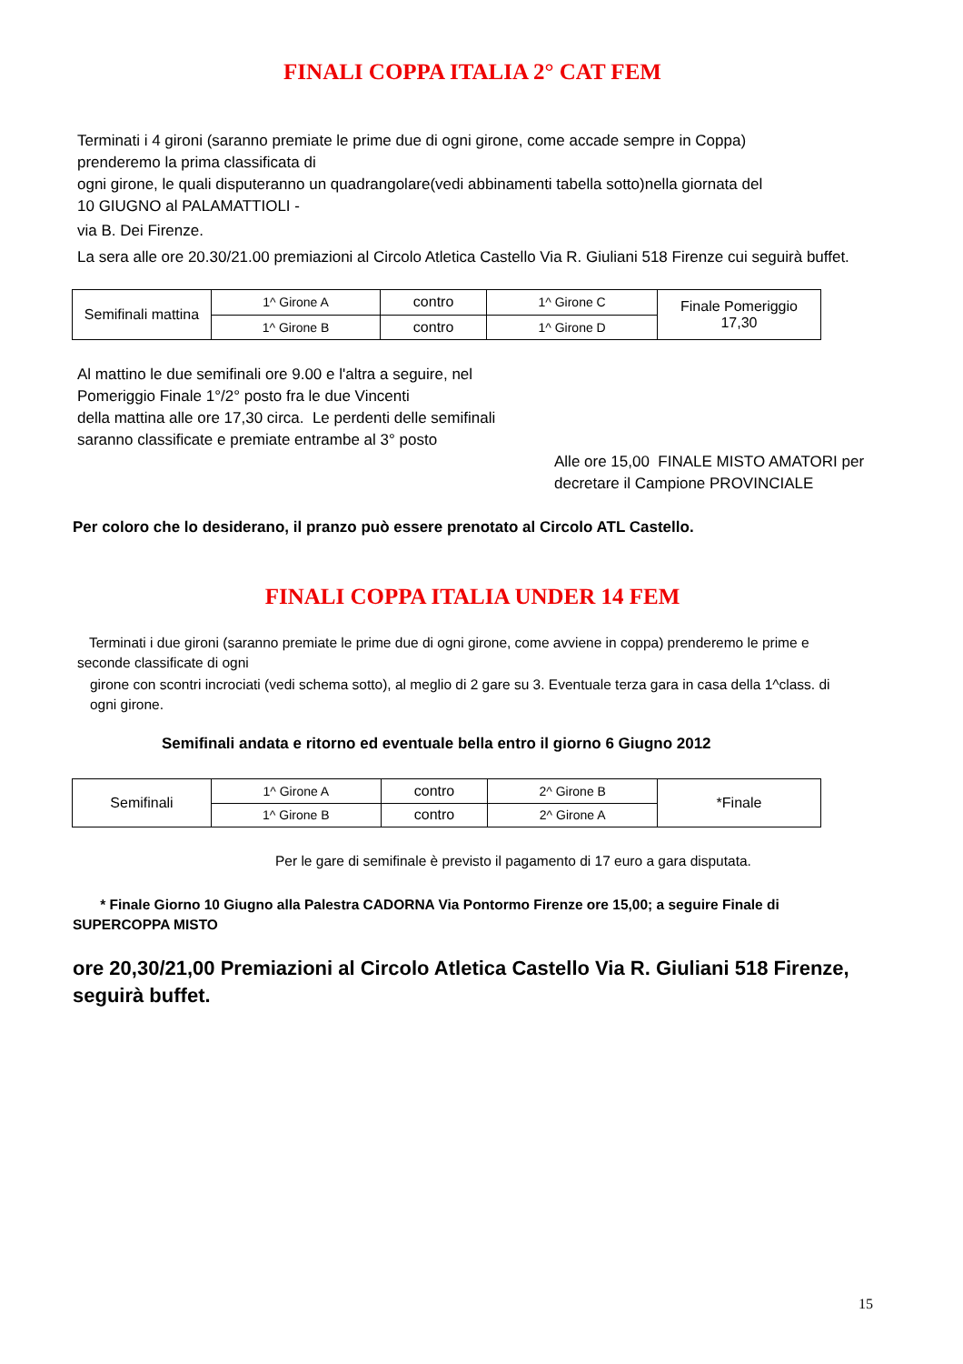FINALI COPPA ITALIA 2° CAT FEM
Terminati i 4 gironi (saranno premiate le prime due di ogni girone, come accade sempre in Coppa)
prenderemo la prima classificata di
ogni girone, le quali disputeranno un quadrangolare(vedi abbinamenti tabella sotto)nella giornata del
10 GIUGNO al PALAMATTIOLI -
via B. Dei Firenze.
La sera alle ore 20.30/21.00 premiazioni al Circolo Atletica Castello Via R. Giuliani 518 Firenze cui seguirà buffet.
| Semifinali mattina | 1^ Girone A | contro | 1^ Girone C | Finale Pomeriggio 17,30 |
| | 1^ Girone B | contro | 1^ Girone D | |
Al mattino le due semifinali ore 9.00 e l'altra a seguire, nel
Pomeriggio Finale 1°/2° posto fra le due Vincenti
della mattina alle ore 17,30 circa. Le perdenti delle semifinali
saranno classificate e premiate entrambe al 3° posto
Alle ore 15,00 FINALE MISTO AMATORI per
decretare il Campione PROVINCIALE
Per coloro che lo desiderano, il pranzo può essere prenotato al Circolo ATL Castello.
FINALI COPPA ITALIA UNDER 14 FEM
Terminati i due gironi (saranno premiate le prime due di ogni girone, come avviene in coppa) prenderemo le prime e
seconde classificate di ogni
girone con scontri incrociati (vedi schema sotto), al meglio di 2 gare su 3. Eventuale terza gara in casa della 1^class. di
ogni girone.
Semifinali andata e ritorno ed eventuale bella entro il giorno 6 Giugno 2012
| Semifinali | 1^ Girone A | contro | 2^ Girone B | *Finale |
| | 1^ Girone B | contro | 2^ Girone A | |
Per le gare di semifinale è previsto il pagamento di 17 euro a gara disputata.
* Finale Giorno 10 Giugno alla Palestra CADORNA Via Pontormo Firenze ore 15,00; a seguire Finale di
SUPERCOPPA MISTO
ore 20,30/21,00 Premiazioni al Circolo Atletica Castello Via R. Giuliani 518 Firenze,
seguirà buffet.
15